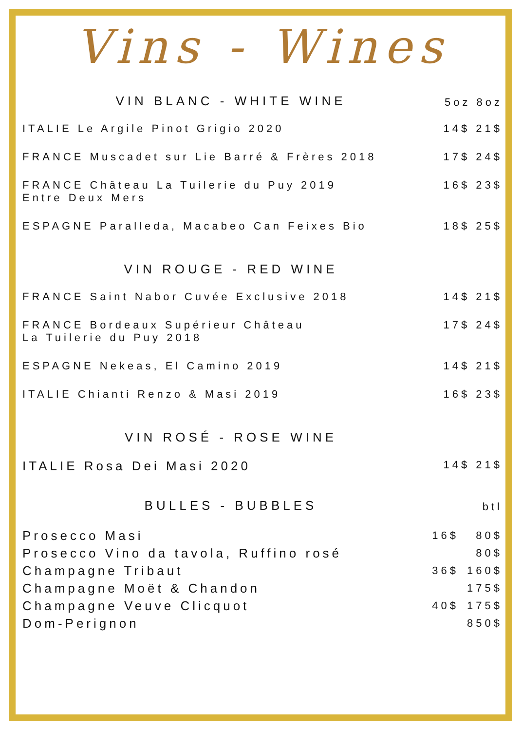Vins - Wines
VIN BLANC - WHITE WINE
5oz 8oz
ITALIE Le Argile Pinot Grigio 2020
14$ 21$
FRANCE Muscadet sur Lie Barré & Frères 2018
17$ 24$
FRANCE Château La Tuilerie du Puy 2019
Entre Deux Mers
16$ 23$
ESPAGNE Paralleda, Macabeo Can Feixes Bio
18$ 25$
VIN ROUGE - RED WINE
FRANCE Saint Nabor Cuvée Exclusive 2018
14$ 21$
FRANCE Bordeaux Supérieur Château
La Tuilerie du Puy 2018
17$ 24$
ESPAGNE Nekeas, El Camino 2019 14$ 21$
ITALIE Chianti Renzo & Masi 2019
16$ 23$
VIN ROSÉ - ROSE WINE
ITALIE Rosa Dei Masi 2020
14$ 21$
BULLES - BUBBLES
btl
Prosecco Masi
16$ 80$
Prosecco Vino da tavola, Ruffino rosé
80$
Champagne Tribaut
36$ 160$
Champagne Moët & Chandon
175$
Champagne Veuve Clicquot
40$ 175$
Dom-Perignon
850$